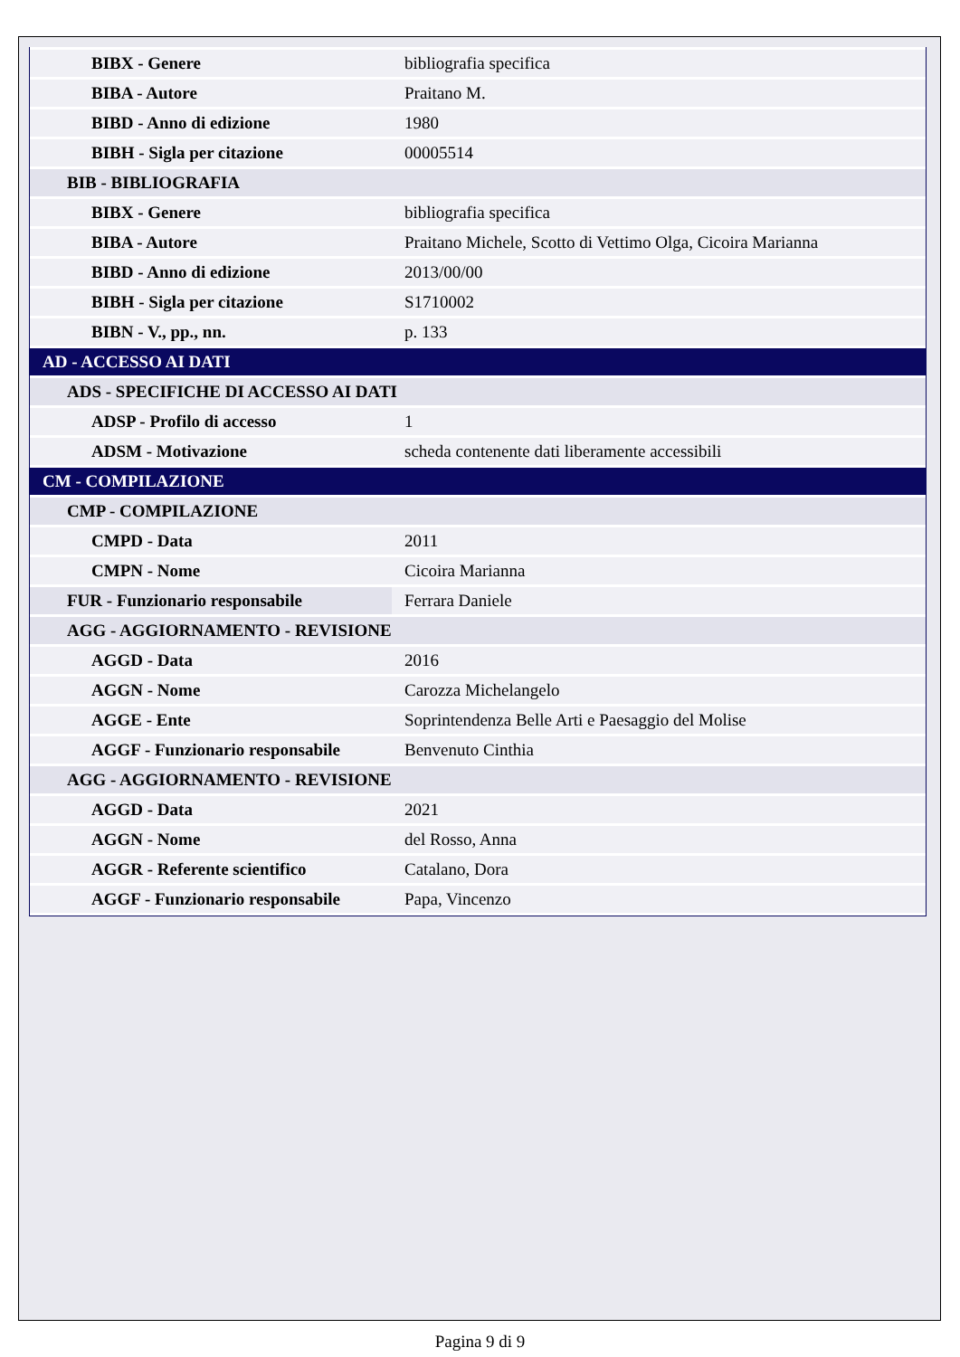| BIBX - Genere | bibliografia specifica |
| BIBA - Autore | Praitano M. |
| BIBD - Anno di edizione | 1980 |
| BIBH - Sigla per citazione | 00005514 |
| BIB - BIBLIOGRAFIA | |
| BIBX - Genere | bibliografia specifica |
| BIBA - Autore | Praitano Michele, Scotto di Vettimo Olga, Cicoira Marianna |
| BIBD - Anno di edizione | 2013/00/00 |
| BIBH - Sigla per citazione | S1710002 |
| BIBN - V., pp., nn. | p. 133 |
| AD - ACCESSO AI DATI | |
| ADS - SPECIFICHE DI ACCESSO AI DATI | |
| ADSP - Profilo di accesso | 1 |
| ADSM - Motivazione | scheda contenente dati liberamente accessibili |
| CM - COMPILAZIONE | |
| CMP - COMPILAZIONE | |
| CMPD - Data | 2011 |
| CMPN - Nome | Cicoira Marianna |
| FUR - Funzionario responsabile | Ferrara Daniele |
| AGG - AGGIORNAMENTO - REVISIONE | |
| AGGD - Data | 2016 |
| AGGN - Nome | Carozza Michelangelo |
| AGGE - Ente | Soprintendenza Belle Arti e Paesaggio del Molise |
| AGGF - Funzionario responsabile | Benvenuto Cinthia |
| AGG - AGGIORNAMENTO - REVISIONE | |
| AGGD - Data | 2021 |
| AGGN - Nome | del Rosso, Anna |
| AGGR - Referente scientifico | Catalano, Dora |
| AGGF - Funzionario responsabile | Papa, Vincenzo |
Pagina 9 di 9